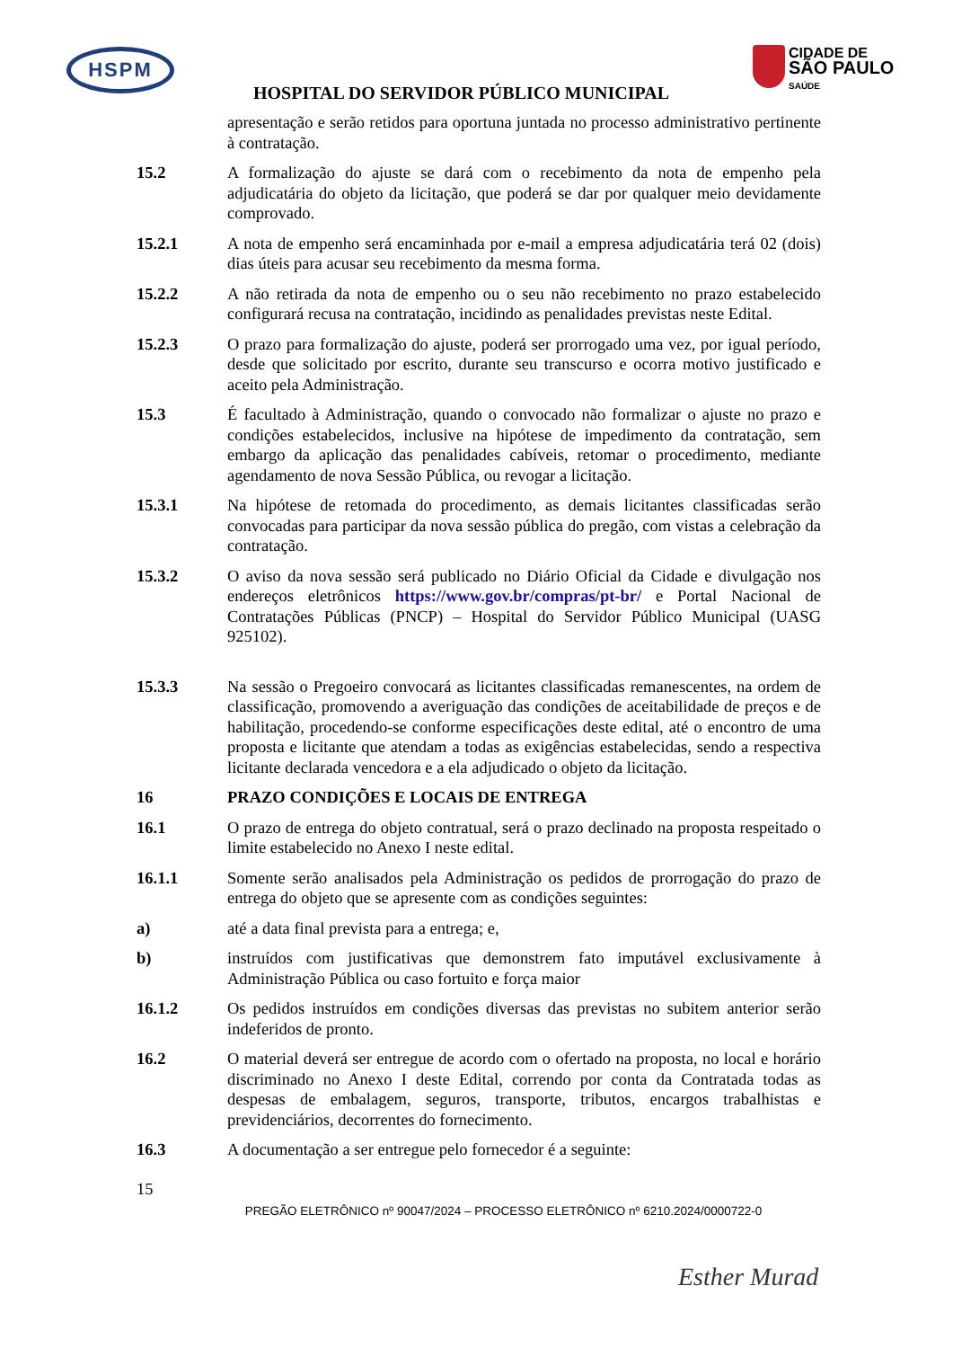HSPM
CIDADE DE
SÃO PAULO
SAÚDE
HOSPITAL DO SERVIDOR PÚBLICO MUNICIPAL
apresentação e serão retidos para oportuna juntada no processo administrativo pertinente à contratação.
15.2 A formalização do ajuste se dará com o recebimento da nota de empenho pela adjudicatária do objeto da licitação, que poderá se dar por qualquer meio devidamente comprovado.
15.2.1 A nota de empenho será encaminhada por e-mail a empresa adjudicatária terá 02 (dois) dias úteis para acusar seu recebimento da mesma forma.
15.2.2 A não retirada da nota de empenho ou o seu não recebimento no prazo estabelecido configurará recusa na contratação, incidindo as penalidades previstas neste Edital.
15.2.3 O prazo para formalização do ajuste, poderá ser prorrogado uma vez, por igual período, desde que solicitado por escrito, durante seu transcurso e ocorra motivo justificado e aceito pela Administração.
15.3 É facultado à Administração, quando o convocado não formalizar o ajuste no prazo e condições estabelecidos, inclusive na hipótese de impedimento da contratação, sem embargo da aplicação das penalidades cabíveis, retomar o procedimento, mediante agendamento de nova Sessão Pública, ou revogar a licitação.
15.3.1 Na hipótese de retomada do procedimento, as demais licitantes classificadas serão convocadas para participar da nova sessão pública do pregão, com vistas a celebração da contratação.
15.3.2 O aviso da nova sessão será publicado no Diário Oficial da Cidade e divulgação nos endereços eletrônicos https://www.gov.br/compras/pt-br/ e Portal Nacional de Contratações Públicas (PNCP) – Hospital do Servidor Público Municipal (UASG 925102).
15.3.3 Na sessão o Pregoeiro convocará as licitantes classificadas remanescentes, na ordem de classificação, promovendo a averiguação das condições de aceitabilidade de preços e de habilitação, procedendo-se conforme especificações deste edital, até o encontro de uma proposta e licitante que atendam a todas as exigências estabelecidas, sendo a respectiva licitante declarada vencedora e a ela adjudicado o objeto da licitação.
16 PRAZO CONDIÇÕES E LOCAIS DE ENTREGA
16.1 O prazo de entrega do objeto contratual, será o prazo declinado na proposta respeitado o limite estabelecido no Anexo I neste edital.
16.1.1 Somente serão analisados pela Administração os pedidos de prorrogação do prazo de entrega do objeto que se apresente com as condições seguintes:
a) até a data final prevista para a entrega; e,
b) instruídos com justificativas que demonstrem fato imputável exclusivamente à Administração Pública ou caso fortuito e força maior
16.1.2 Os pedidos instruídos em condições diversas das previstas no subitem anterior serão indeferidos de pronto.
16.2 O material deverá ser entregue de acordo com o ofertado na proposta, no local e horário discriminado no Anexo I deste Edital, correndo por conta da Contratada todas as despesas de embalagem, seguros, transporte, tributos, encargos trabalhistas e previdenciários, decorrentes do fornecimento.
16.3 A documentação a ser entregue pelo fornecedor é a seguinte:
15
PREGÃO ELETRÔNICO nº 90047/2024 – PROCESSO ELETRÔNICO nº 6210.2024/0000722-0
Esther Murad